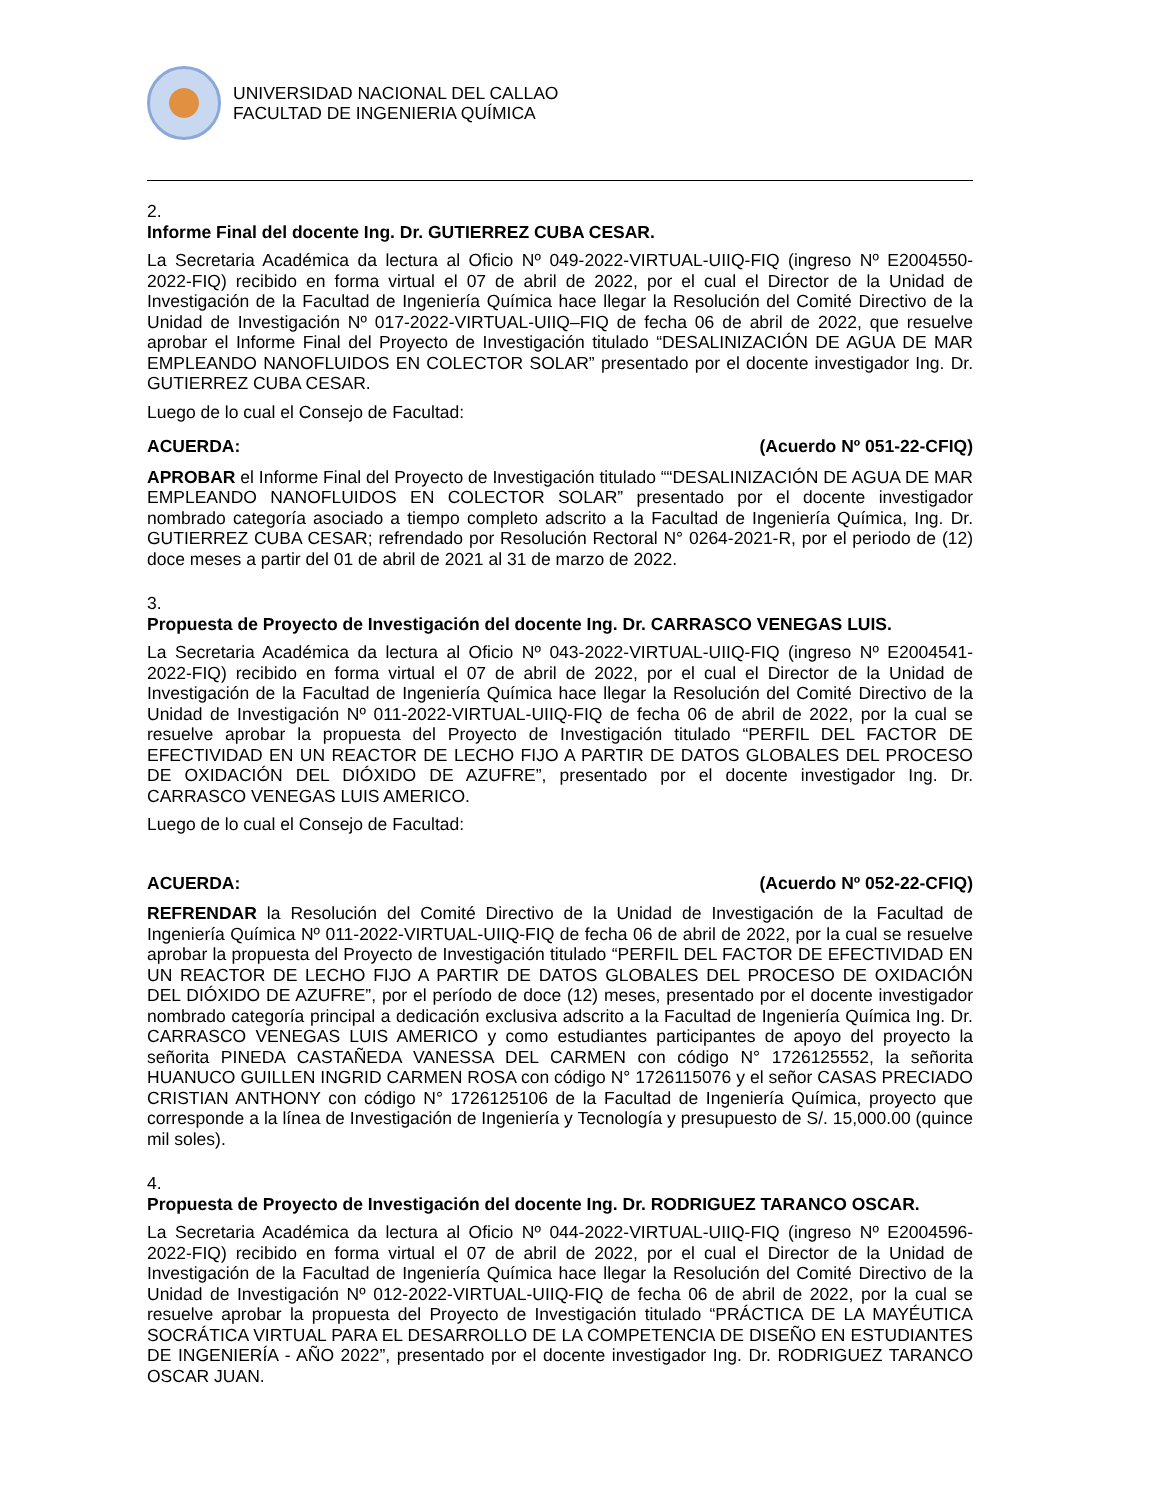UNIVERSIDAD NACIONAL DEL CALLAO
FACULTAD DE INGENIERIA QUÍMICA
2.
Informe Final del docente Ing. Dr. GUTIERREZ CUBA CESAR.
La Secretaria Académica da lectura al Oficio Nº 049-2022-VIRTUAL-UIIQ-FIQ (ingreso Nº E2004550-2022-FIQ) recibido en forma virtual el 07 de abril de 2022, por el cual el Director de la Unidad de Investigación de la Facultad de Ingeniería Química hace llegar la Resolución del Comité Directivo de la Unidad de Investigación Nº 017-2022-VIRTUAL-UIIQ–FIQ de fecha 06 de abril de 2022, que resuelve aprobar el Informe Final del Proyecto de Investigación titulado “DESALINIZACIÓN DE AGUA DE MAR EMPLEANDO NANOFLUIDOS EN COLECTOR SOLAR” presentado por el docente investigador Ing. Dr. GUTIERREZ CUBA CESAR.
Luego de lo cual el Consejo de Facultad:
ACUERDA: (Acuerdo Nº 051-22-CFIQ)
APROBAR el Informe Final del Proyecto de Investigación titulado ““DESALINIZACIÓN DE AGUA DE MAR EMPLEANDO NANOFLUIDOS EN COLECTOR SOLAR” presentado por el docente investigador nombrado categoría asociado a tiempo completo adscrito a la Facultad de Ingeniería Química, Ing. Dr. GUTIERREZ CUBA CESAR; refrendado por Resolución Rectoral N° 0264-2021-R, por el periodo de (12) doce meses a partir del 01 de abril de 2021 al 31 de marzo de 2022.
3.
Propuesta de Proyecto de Investigación del docente Ing. Dr. CARRASCO VENEGAS LUIS.
La Secretaria Académica da lectura al Oficio Nº 043-2022-VIRTUAL-UIIQ-FIQ (ingreso Nº E2004541-2022-FIQ) recibido en forma virtual el 07 de abril de 2022, por el cual el Director de la Unidad de Investigación de la Facultad de Ingeniería Química hace llegar la Resolución del Comité Directivo de la Unidad de Investigación Nº 011-2022-VIRTUAL-UIIQ-FIQ de fecha 06 de abril de 2022, por la cual se resuelve aprobar la propuesta del Proyecto de Investigación titulado “PERFIL DEL FACTOR DE EFECTIVIDAD EN UN REACTOR DE LECHO FIJO A PARTIR DE DATOS GLOBALES DEL PROCESO DE OXIDACIÓN DEL DIÓXIDO DE AZUFRE”, presentado por el docente investigador Ing. Dr. CARRASCO VENEGAS LUIS AMERICO.
Luego de lo cual el Consejo de Facultad:
ACUERDA: (Acuerdo Nº 052-22-CFIQ)
REFRENDAR la Resolución del Comité Directivo de la Unidad de Investigación de la Facultad de Ingeniería Química Nº 011-2022-VIRTUAL-UIIQ-FIQ de fecha 06 de abril de 2022, por la cual se resuelve aprobar la propuesta del Proyecto de Investigación titulado “PERFIL DEL FACTOR DE EFECTIVIDAD EN UN REACTOR DE LECHO FIJO A PARTIR DE DATOS GLOBALES DEL PROCESO DE OXIDACIÓN DEL DIÓXIDO DE AZUFRE”, por el período de doce (12) meses, presentado por el docente investigador nombrado categoría principal a dedicación exclusiva adscrito a la Facultad de Ingeniería Química Ing. Dr. CARRASCO VENEGAS LUIS AMERICO y como estudiantes participantes de apoyo del proyecto la señorita PINEDA CASTAÑEDA VANESSA DEL CARMEN con código N° 1726125552, la señorita HUANUCO GUILLEN INGRID CARMEN ROSA con código N° 1726115076 y el señor CASAS PRECIADO CRISTIAN ANTHONY con código N° 1726125106 de la Facultad de Ingeniería Química, proyecto que corresponde a la línea de Investigación de Ingeniería y Tecnología y presupuesto de S/. 15,000.00 (quince mil soles).
4.
Propuesta de Proyecto de Investigación del docente Ing. Dr. RODRIGUEZ TARANCO OSCAR.
La Secretaria Académica da lectura al Oficio Nº 044-2022-VIRTUAL-UIIQ-FIQ (ingreso Nº E2004596-2022-FIQ) recibido en forma virtual el 07 de abril de 2022, por el cual el Director de la Unidad de Investigación de la Facultad de Ingeniería Química hace llegar la Resolución del Comité Directivo de la Unidad de Investigación Nº 012-2022-VIRTUAL-UIIQ-FIQ de fecha 06 de abril de 2022, por la cual se resuelve aprobar la propuesta del Proyecto de Investigación titulado “PRÁCTICA DE LA MAYÉUTICA SOCRÁTICA VIRTUAL PARA EL DESARROLLO DE LA COMPETENCIA DE DISEÑO EN ESTUDIANTES DE INGENIERÍA - AÑO 2022”, presentado por el docente investigador Ing. Dr. RODRIGUEZ TARANCO OSCAR JUAN.